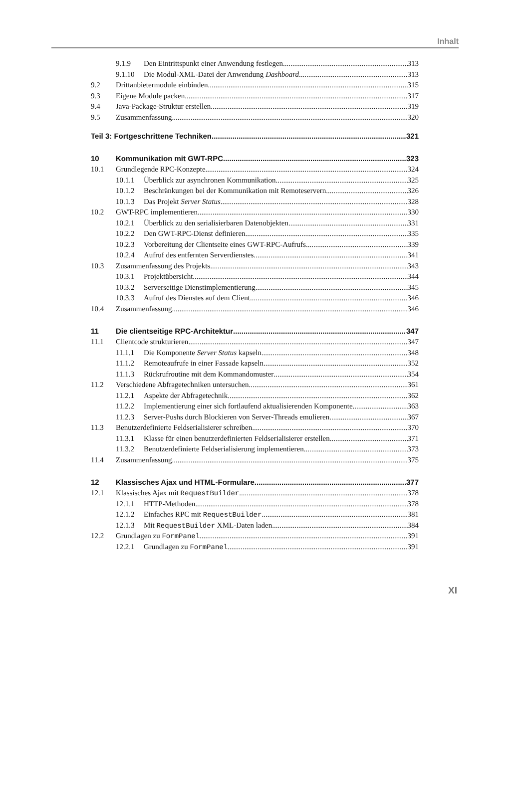Inhalt
9.1.9 Den Eintrittspunkt einer Anwendung festlegen 313
9.1.10 Die Modul-XML-Datei der Anwendung Dashboard 313
9.2 Drittanbietermodule einbinden 315
9.3 Eigene Module packen 317
9.4 Java-Package-Struktur erstellen 319
9.5 Zusammenfassung 320
Teil 3: Fortgeschrittene Techniken 321
10 Kommunikation mit GWT-RPC 323
10.1 Grundlegende RPC-Konzepte 324
10.1.1 Überblick zur asynchronen Kommunikation 325
10.1.2 Beschränkungen bei der Kommunikation mit Remoteservern 326
10.1.3 Das Projekt Server Status 328
10.2 GWT-RPC implementieren 330
10.2.1 Überblick zu den serialisierbaren Datenobjekten 331
10.2.2 Den GWT-RPC-Dienst definieren 335
10.2.3 Vorbereitung der Clientseite eines GWT-RPC-Aufrufs 339
10.2.4 Aufruf des entfernten Serverdienstes 341
10.3 Zusammenfassung des Projekts 343
10.3.1 Projektübersicht 344
10.3.2 Serverseitige Dienstimplementierung 345
10.3.3 Aufruf des Dienstes auf dem Client 346
10.4 Zusammenfassung 346
11 Die clientseitige RPC-Architektur 347
11.1 Clientcode strukturieren 347
11.1.1 Die Komponente Server Status kapseln 348
11.1.2 Remoteaufrufe in einer Fassade kapseln 352
11.1.3 Rückrufroutine mit dem Kommandomuster 354
11.2 Verschiedene Abfragetechniken untersuchen 361
11.2.1 Aspekte der Abfragetechnik 362
11.2.2 Implementierung einer sich fortlaufend aktualisierenden Komponente 363
11.2.3 Server-Pushs durch Blockieren von Server-Threads emulieren 367
11.3 Benutzerdefinierte Feldserialisierer schreiben 370
11.3.1 Klasse für einen benutzerdefinierten Feldserialisierer erstellen 371
11.3.2 Benutzerdefinierte Feldserialisierung implementieren 373
11.4 Zusammenfassung 375
12 Klassisches Ajax und HTML-Formulare 377
12.1 Klassisches Ajax mit RequestBuilder 378
12.1.1 HTTP-Methoden 378
12.1.2 Einfaches RPC mit RequestBuilder 381
12.1.3 Mit RequestBuilder XML-Daten laden 384
12.2 Grundlagen zu FormPanel 391
12.2.1 Grundlagen zu FormPanel 391
XI